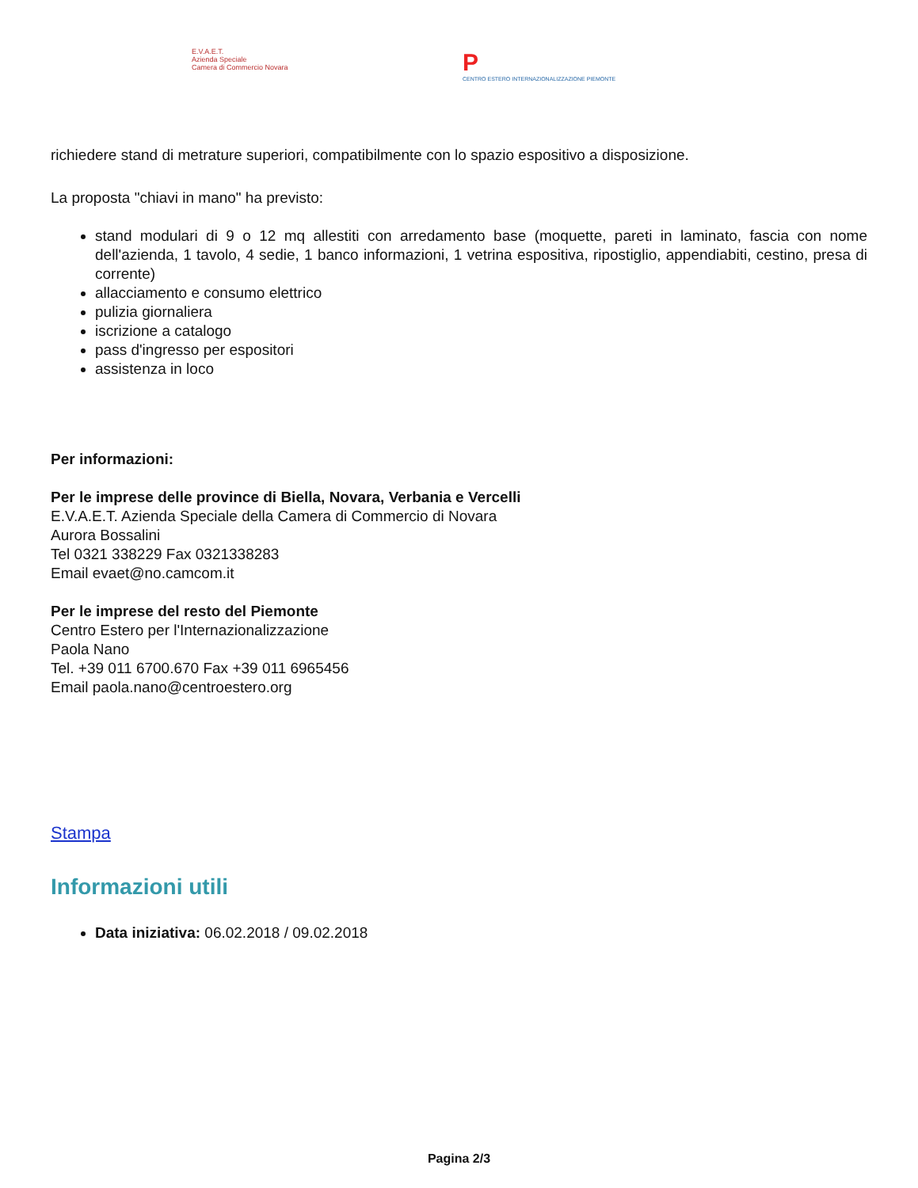E.V.A.E.T.
Azienda Speciale
Camera di Commercio Novara
P
CENTRO ESTERO INTERNAZIONALIZZAZIONE PIEMONTE
richiedere stand di metrature superiori, compatibilmente con lo spazio espositivo a disposizione.
La proposta "chiavi in mano" ha previsto:
stand modulari di 9 o 12 mq allestiti con arredamento base (moquette, pareti in laminato, fascia con nome dell'azienda, 1 tavolo, 4 sedie, 1 banco informazioni, 1 vetrina espositiva, ripostiglio, appendiabiti, cestino, presa di corrente)
allacciamento e consumo elettrico
pulizia giornaliera
iscrizione a catalogo
pass d'ingresso per espositori
assistenza in loco
Per informazioni:
Per le imprese delle province di Biella, Novara, Verbania e Vercelli
E.V.A.E.T. Azienda Speciale della Camera di Commercio di Novara
Aurora Bossalini
Tel 0321 338229 Fax 0321338283
Email evaet@no.camcom.it
Per le imprese del resto del Piemonte
Centro Estero per l'Internazionalizzazione
Paola Nano
Tel. +39 011 6700.670 Fax +39 011 6965456
Email paola.nano@centroestero.org
Stampa
Informazioni utili
Data iniziativa: 06.02.2018 / 09.02.2018
Pagina 2/3